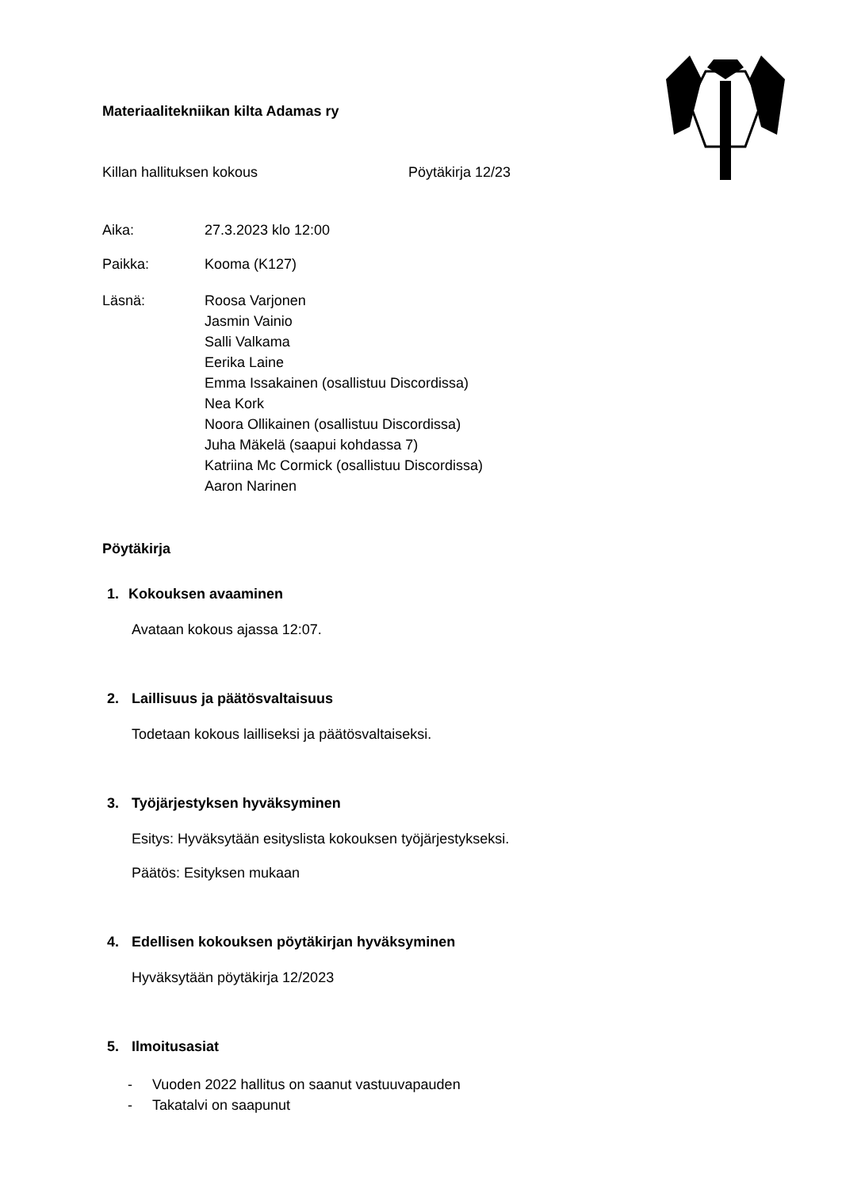Materiaalitekniikan kilta Adamas ry
Killan hallituksen kokous Pöytäkirja 12/23
Aika: 27.3.2023 klo 12:00
Paikka: Kooma (K127)
Läsnä: Roosa Varjonen
Jasmin Vainio
Salli Valkama
Eerika Laine
Emma Issakainen (osallistuu Discordissa)
Nea Kork
Noora Ollikainen (osallistuu Discordissa)
Juha Mäkelä (saapui kohdassa 7)
Katriina Mc Cormick (osallistuu Discordissa)
Aaron Narinen
Pöytäkirja
1. Kokouksen avaaminen
Avataan kokous ajassa 12:07.
2. Laillisuus ja päätösvaltaisuus
Todetaan kokous lailliseksi ja päätösvaltaiseksi.
3. Työjärjestyksen hyväksyminen
Esitys: Hyväksytään esityslista kokouksen työjärjestykseksi.
Päätös: Esityksen mukaan
4. Edellisen kokouksen pöytäkirjan hyväksyminen
Hyväksytään pöytäkirja 12/2023
5. Ilmoitusasiat
- Vuoden 2022 hallitus on saanut vastuuvapauden
- Takatalvi on saapunut